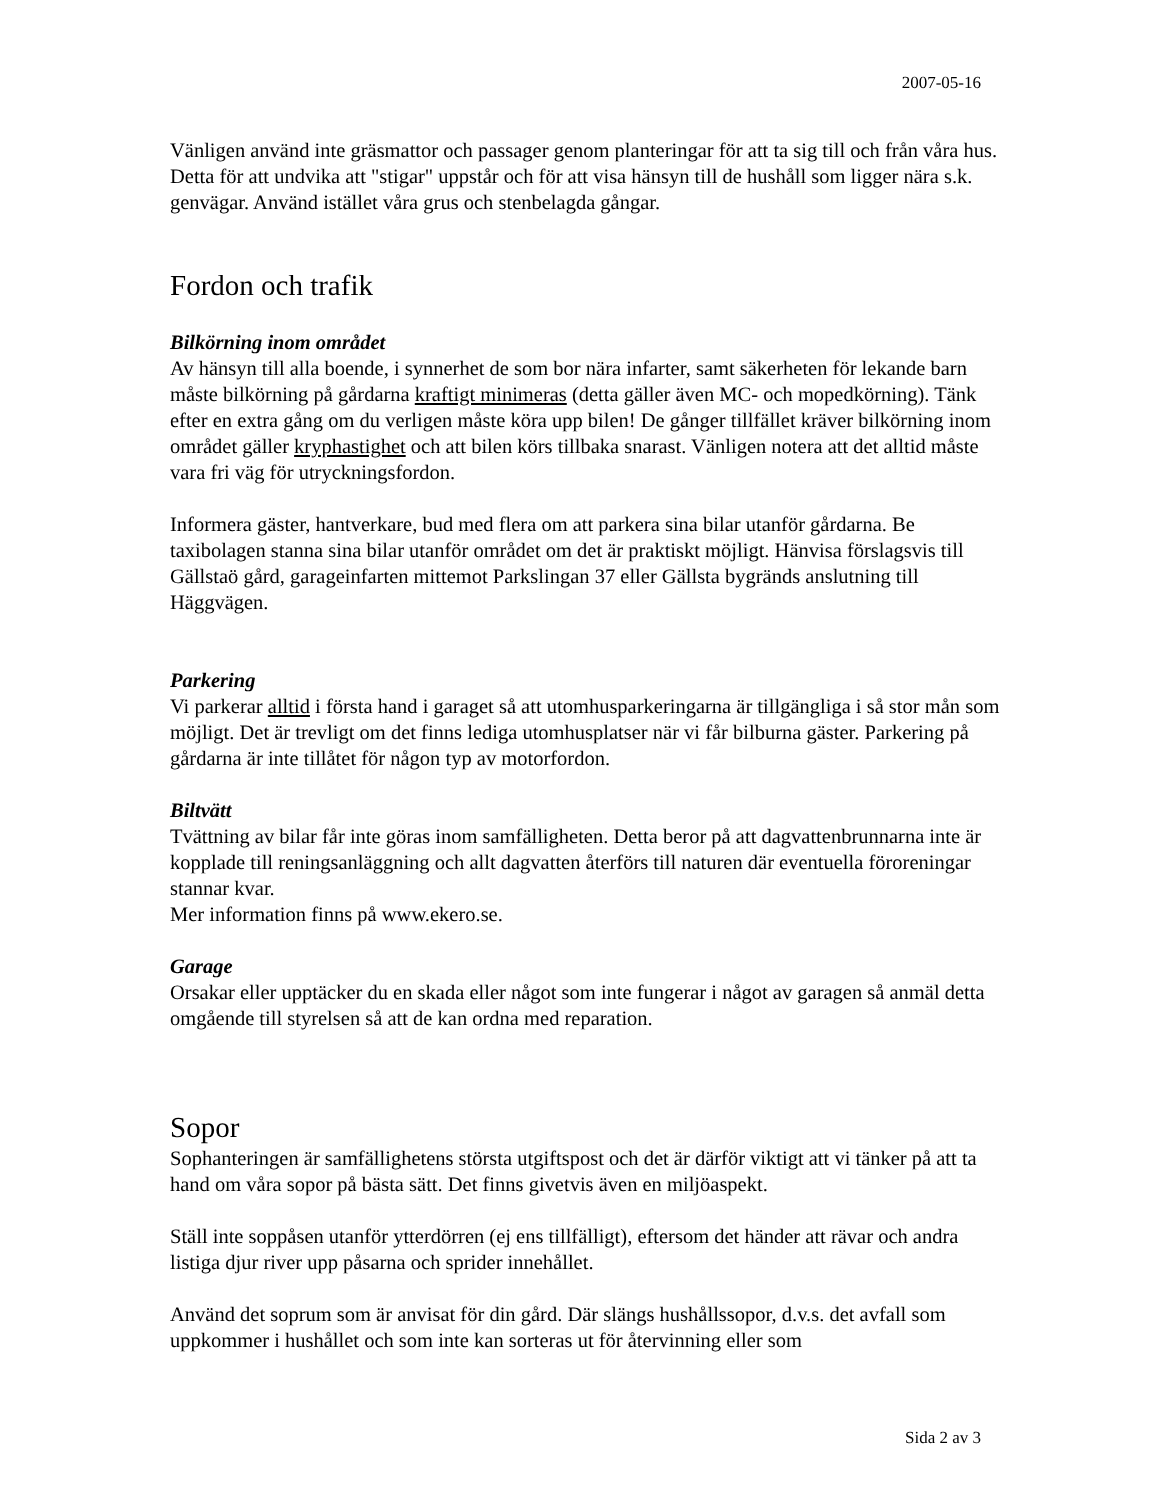2007-05-16
Vänligen använd inte gräsmattor och passager genom planteringar för att ta sig till och från våra hus. Detta för att undvika att "stigar" uppstår och för att visa hänsyn till de hushåll som ligger nära s.k. genvägar. Använd istället våra grus och stenbelagda gångar.
Fordon och trafik
Bilkörning inom området
Av hänsyn till alla boende, i synnerhet de som bor nära infarter, samt säkerheten för lekande barn måste bilkörning på gårdarna kraftigt minimeras (detta gäller även MC- och mopedkörning). Tänk efter en extra gång om du verligen måste köra upp bilen! De gånger tillfället kräver bilkörning inom området gäller kryphastighet och att bilen körs tillbaka snarast. Vänligen notera att det alltid måste vara fri väg för utryckningsfordon.
Informera gäster, hantverkare, bud med flera om att parkera sina bilar utanför gårdarna. Be taxibolagen stanna sina bilar utanför området om det är praktiskt möjligt. Hänvisa förslagsvis till Gällstaö gård, garageinfarten mittemot Parkslingan 37 eller Gällsta bygränds anslutning till Häggvägen.
Parkering
Vi parkerar alltid i första hand i garaget så att utomhusparkeringarna är tillgängliga i så stor mån som möjligt. Det är trevligt om det finns lediga utomhusplatser när vi får bilburna gäster. Parkering på gårdarna är inte tillåtet för någon typ av motorfordon.
Biltvätt
Tvättning av bilar får inte göras inom samfälligheten. Detta beror på att dagvattenbrunnarna inte är kopplade till reningsanläggning och allt dagvatten återförs till naturen där eventuella föroreningar stannar kvar.
Mer information finns på www.ekero.se.
Garage
Orsakar eller upptäcker du en skada eller något som inte fungerar i något av garagen så anmäl detta omgående till styrelsen så att de kan ordna med reparation.
Sopor
Sophanteringen är samfällighetens största utgiftspost och det är därför viktigt att vi tänker på att ta hand om våra sopor på bästa sätt. Det finns givetvis även en miljöaspekt.
Ställ inte soppåsen utanför ytterdörren (ej ens tillfälligt), eftersom det händer att rävar och andra listiga djur river upp påsarna och sprider innehållet.
Använd det soprum som är anvisat för din gård. Där slängs hushållssopor, d.v.s. det avfall som uppkommer i hushållet och som inte kan sorteras ut för återvinning eller som
Sida 2 av 3